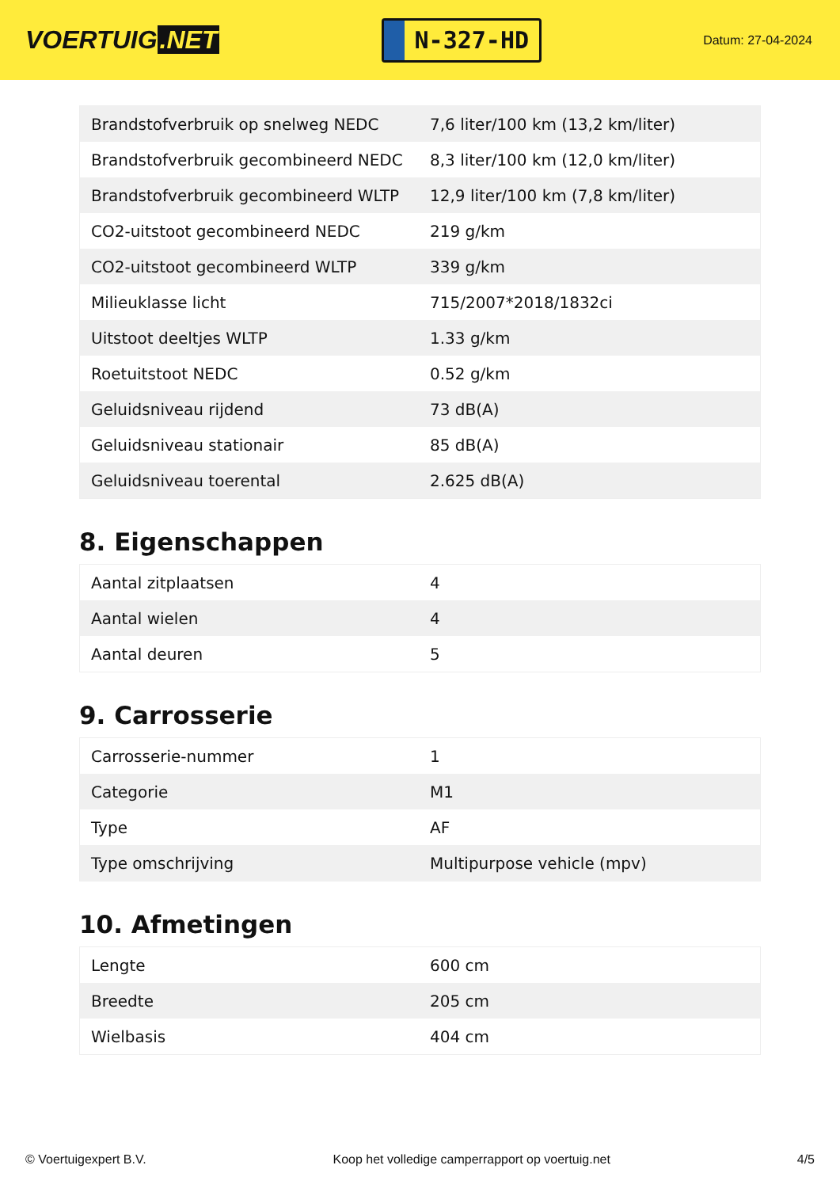VOERTUIG.NET
N-327-HD
Datum: 27-04-2024
| Brandstofverbruik op snelweg NEDC | 7,6 liter/100 km (13,2 km/liter) |
| Brandstofverbruik gecombineerd NEDC | 8,3 liter/100 km (12,0 km/liter) |
| Brandstofverbruik gecombineerd WLTP | 12,9 liter/100 km (7,8 km/liter) |
| CO2-uitstoot gecombineerd NEDC | 219 g/km |
| CO2-uitstoot gecombineerd WLTP | 339 g/km |
| Milieuklasse licht | 715/2007*2018/1832ci |
| Uitstoot deeltjes WLTP | 1.33 g/km |
| Roetuitstoot NEDC | 0.52 g/km |
| Geluidsniveau rijdend | 73 dB(A) |
| Geluidsniveau stationair | 85 dB(A) |
| Geluidsniveau toerental | 2.625 dB(A) |
8. Eigenschappen
| Aantal zitplaatsen | 4 |
| Aantal wielen | 4 |
| Aantal deuren | 5 |
9. Carrosserie
| Carrosserie-nummer | 1 |
| Categorie | M1 |
| Type | AF |
| Type omschrijving | Multipurpose vehicle (mpv) |
10. Afmetingen
| Lengte | 600 cm |
| Breedte | 205 cm |
| Wielbasis | 404 cm |
© Voertuigexpert B.V. Koop het volledige camperrapport op voertuig.net 4/5